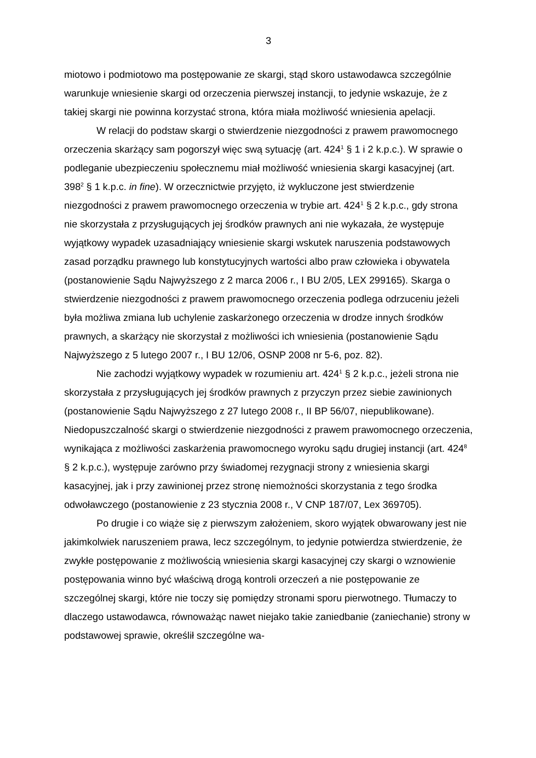3
miotowo i podmiotowo ma postępowanie ze skargi, stąd skoro ustawodawca szczególnie warunkuje wniesienie skargi od orzeczenia pierwszej instancji, to jedynie wskazuje, że z takiej skargi nie powinna korzystać strona, która miała możliwość wniesienia apelacji.
W relacji do podstaw skargi o stwierdzenie niezgodności z prawem prawomocnego orzeczenia skarżący sam pogorszył więc swą sytuację (art. 424<sup>1</sup> § 1 i 2 k.p.c.). W sprawie o podleganie ubezpieczeniu społecznemu miał możliwość wniesienia skargi kasacyjnej (art. 398<sup>2</sup> § 1 k.p.c. in fine). W orzecznictwie przyjęto, iż wykluczone jest stwierdzenie niezgodności z prawem prawomocnego orzeczenia w trybie art. 424<sup>1</sup> § 2 k.p.c., gdy strona nie skorzystała z przysługujących jej środków prawnych ani nie wykazała, że występuje wyjątkowy wypadek uzasadniający wniesienie skargi wskutek naruszenia podstawowych zasad porządku prawnego lub konstytucyjnych wartości albo praw człowieka i obywatela (postanowienie Sądu Najwyższego z 2 marca 2006 r., I BU 2/05, LEX 299165). Skarga o stwierdzenie niezgodności z prawem prawomocnego orzeczenia podlega odrzuceniu jeżeli była możliwa zmiana lub uchylenie zaskarżonego orzeczenia w drodze innych środków prawnych, a skarżący nie skorzystał z możliwości ich wniesienia (postanowienie Sądu Najwyższego z 5 lutego 2007 r., I BU 12/06, OSNP 2008 nr 5-6, poz. 82).
Nie zachodzi wyjątkowy wypadek w rozumieniu art. 424<sup>1</sup> § 2 k.p.c., jeżeli strona nie skorzystała z przysługujących jej środków prawnych z przyczyn przez siebie zawinionych (postanowienie Sądu Najwyższego z 27 lutego 2008 r., II BP 56/07, niepublikowane). Niedopuszczalność skargi o stwierdzenie niezgodności z prawem prawomocnego orzeczenia, wynikająca z możliwości zaskarżenia prawomocnego wyroku sądu drugiej instancji (art. 424<sup>8</sup> § 2 k.p.c.), występuje zarówno przy świadomej rezygnacji strony z wniesienia skargi kasacyjnej, jak i przy zawinionej przez stronę niemożności skorzystania z tego środka odwoławczego (postanowienie z 23 stycznia 2008 r., V CNP 187/07, Lex 369705).
Po drugie i co wiąże się z pierwszym założeniem, skoro wyjątek obwarowany jest nie jakimkolwiek naruszeniem prawa, lecz szczególnym, to jedynie potwierdza stwierdzenie, że zwykłe postępowanie z możliwością wniesienia skargi kasacyjnej czy skargi o wznowienie postępowania winno być właściwą drogą kontroli orzeczeń a nie postępowanie ze szczególnej skargi, które nie toczy się pomiędzy stronami sporu pierwotnego. Tłumaczy to dlaczego ustawodawca, równoważąc nawet niejako takie zaniedbanie (zaniechanie) strony w podstawowej sprawie, określił szczególne wa-